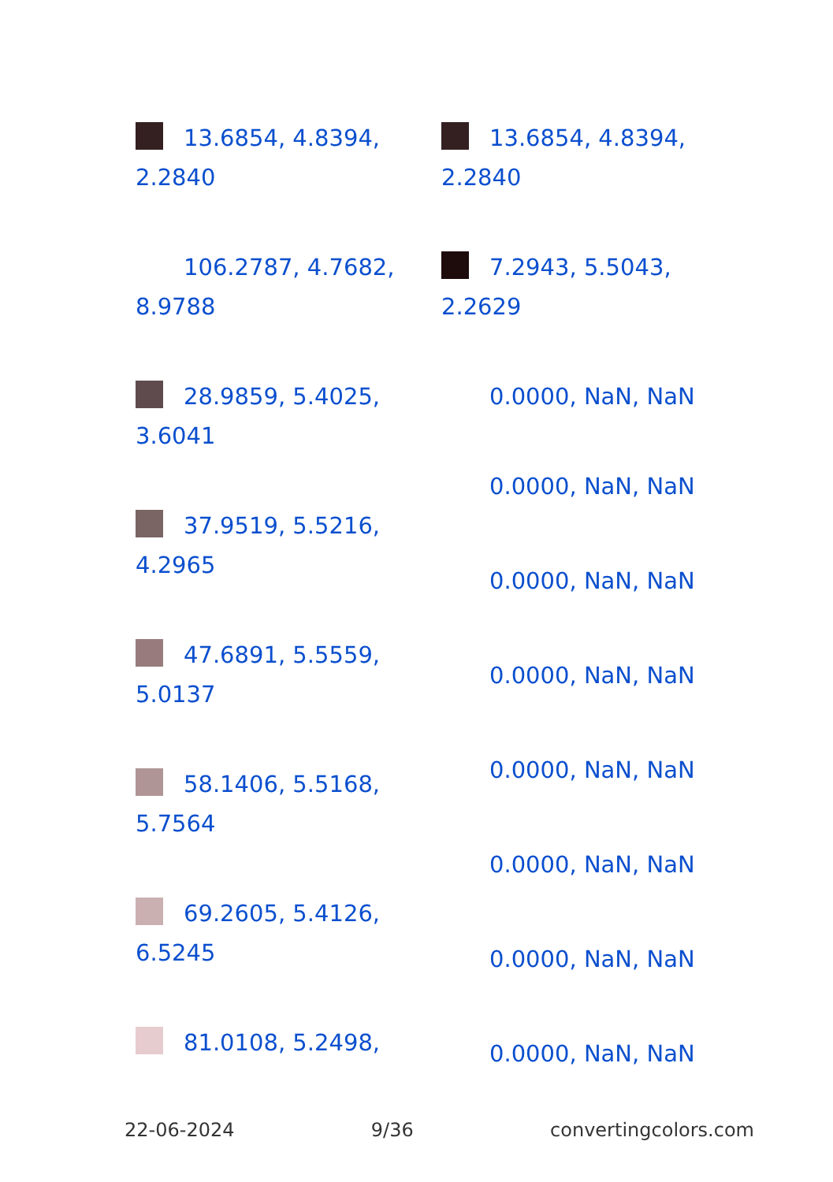13.6854, 4.8394, 2.2840
106.2787, 4.7682, 8.9788
28.9859, 5.4025, 3.6041
37.9519, 5.5216, 4.2965
47.6891, 5.5559, 5.0137
58.1406, 5.5168, 5.7564
69.2605, 5.4126, 6.5245
81.0108, 5.2498,
13.6854, 4.8394, 2.2840
7.2943, 5.5043, 2.2629
0.0000, NaN, NaN
0.0000, NaN, NaN
0.0000, NaN, NaN
0.0000, NaN, NaN
0.0000, NaN, NaN
0.0000, NaN, NaN
0.0000, NaN, NaN
0.0000, NaN, NaN
22-06-2024 9/36 convertingcolors.com